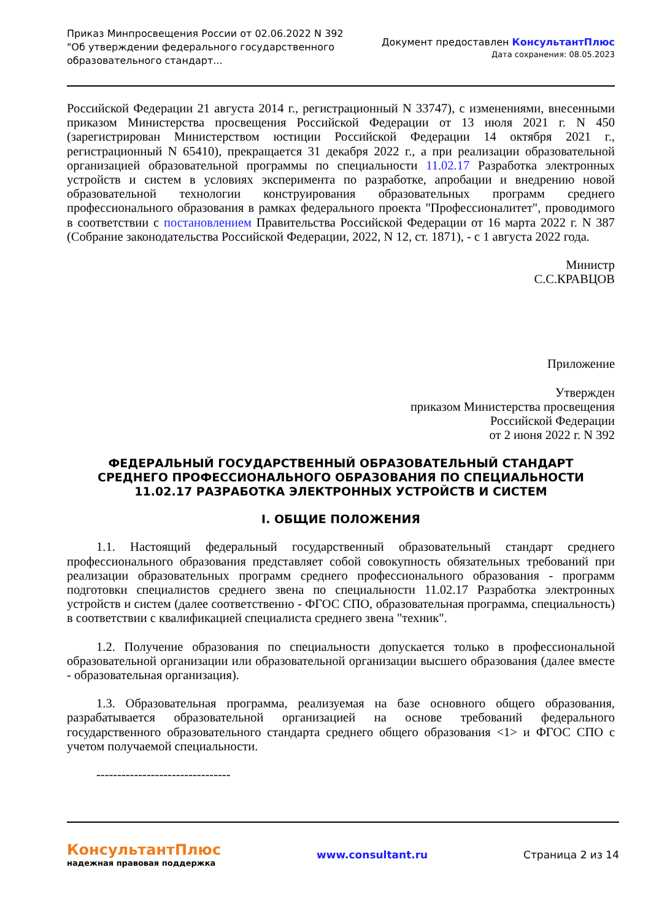Приказ Минпросвещения России от 02.06.2022 N 392
"Об утверждении федерального государственного
образовательного стандарт...
Документ предоставлен КонсультантПлюс
Дата сохранения: 08.05.2023
Российской Федерации 21 августа 2014 г., регистрационный N 33747), с изменениями, внесенными приказом Министерства просвещения Российской Федерации от 13 июля 2021 г. N 450 (зарегистрирован Министерством юстиции Российской Федерации 14 октября 2021 г., регистрационный N 65410), прекращается 31 декабря 2022 г., а при реализации образовательной организацией образовательной программы по специальности 11.02.17 Разработка электронных устройств и систем в условиях эксперимента по разработке, апробации и внедрению новой образовательной технологии конструирования образовательных программ среднего профессионального образования в рамках федерального проекта "Профессионалитет", проводимого в соответствии с постановлением Правительства Российской Федерации от 16 марта 2022 г. N 387 (Собрание законодательства Российской Федерации, 2022, N 12, ст. 1871), - с 1 августа 2022 года.
Министр
С.С.КРАВЦОВ
Приложение
Утвержден
приказом Министерства просвещения
Российской Федерации
от 2 июня 2022 г. N 392
ФЕДЕРАЛЬНЫЙ ГОСУДАРСТВЕННЫЙ ОБРАЗОВАТЕЛЬНЫЙ СТАНДАРТ
СРЕДНЕГО ПРОФЕССИОНАЛЬНОГО ОБРАЗОВАНИЯ ПО СПЕЦИАЛЬНОСТИ
11.02.17 РАЗРАБОТКА ЭЛЕКТРОННЫХ УСТРОЙСТВ И СИСТЕМ
I. ОБЩИЕ ПОЛОЖЕНИЯ
1.1. Настоящий федеральный государственный образовательный стандарт среднего профессионального образования представляет собой совокупность обязательных требований при реализации образовательных программ среднего профессионального образования - программ подготовки специалистов среднего звена по специальности 11.02.17 Разработка электронных устройств и систем (далее соответственно - ФГОС СПО, образовательная программа, специальность) в соответствии с квалификацией специалиста среднего звена "техник".
1.2. Получение образования по специальности допускается только в профессиональной образовательной организации или образовательной организации высшего образования (далее вместе - образовательная организация).
1.3. Образовательная программа, реализуемая на базе основного общего образования, разрабатывается образовательной организацией на основе требований федерального государственного образовательного стандарта среднего общего образования <1> и ФГОС СПО с учетом получаемой специальности.
--------------------------------
КонсультантПлюс
надежная правовая поддержка
www.consultant.ru Страница 2 из 14